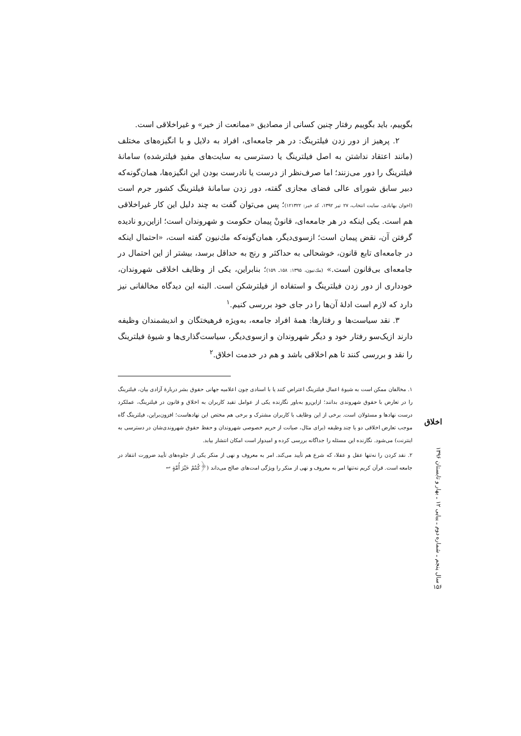بگوییم، باید بگوییم رفتار چنین کسانی از مصادیق «ممانعت از خیر» و غیراخلاقی است.
۲. پرهیز از دور زدن فیلترینگ: در هر جامعه‌ای، افراد به دلایل و با انگیزه‌های مختلف (مانند اعتقاد نداشتن به اصل فیلترینگ یا دسترسی به سایت‌های مفیدِ فیلترشده) سامانهٔ فیلترینگ را دور می‌زنند؛ اما صرف‌نظر از درست یا نادرست بودن این انگیزه‌ها، همان‌گونه‌که دبیر سابق شورای عالی فضای مجازی گفته، دور زدن سامانهٔ فیلترینگ کشور جرم است (اخوان بهابادی، سایت انتخاب، ۲۷ تیر ۱۳۹۲، کد خبر: ۱۲۱۳۲۲)؛ پس می‌توان گفت به چند دلیل این کار غیراخلاقی هم است. یکی اینکه در هر جامعه‌ای، قانونْ پیمان حکومت و شهروندان است؛ ازاین‌رو نادیده گرفتن آن، نقض پیمان است؛ ازسوی‌دیگر، همان‌گونه‌که مك‌نیون گفته است، «احتمال اینکه در جامعه‌ای تابع قانون، خوشحالی به حداکثر و رنج به حداقل برسد، بیشتر از این احتمال در جامعه‌ای بی‌قانون است.» (مك‌نیون، ۱۳۹۵: ۱۵۸ـ ۱۵۹)؛ بنابراین، یکی از وظایف اخلاقی شهروندان، خودداری از دور زدن فیلترینگ و استفاده از فیلترشکن است. البته این دیدگاه مخالفانی نیز دارد که لازم است ادلهٔ آن‌ها را در جای خود بررسی کنیم.<sup>۱</sup>
۳. نقد سیاست‌ها و رفتارها: همهٔ افراد جامعه، به‌ویژه فرهیختگان و اندیشمندان وظیفه دارند ازیک‌سو رفتار خود و دیگر شهروندان و ازسوی‌دیگر، سیاست‌گذاری‌ها و شیوهٔ فیلترینگ را نقد و بررسی کنند تا هم اخلاقی باشد و هم در خدمت اخلاق.<sup>۲</sup>
۱. مخالفان ممکن است به شیوهٔ اعمال فیلترینگ اعتراض کنند یا با اسنادی چون اعلامیه جهانی حقوق بشر دربارهٔ آزادی بیان، فیلترینگ را در تعارض با حقوق شهروندی بدانند؛ ازاین‌رو به‌باور نگارنده یکی از عوامل تقید کاربران به اخلاق و قانون در فیلترینگ، عملکرد درست نهادها و مسئولان است. برخی از این وظایف با کاربران مشترک و برخی هم مختص این نهادهاست؛ افزون‌براین، فیلترینگ گاه موجب تعارض اخلاقی دو یا چند وظیفه (برای مثال، صیانت از حریم خصوصی شهروندان و حفظ حقوق شهروندی‌شان در دسترسی به اینترنت) می‌شود. نگارنده این مسئله را جداگانه بررسی کرده و امیدوار است امکان انتشار بیابد.
۲. نقد کردن را نه‌تنها عقل و عقلا، که شرع هم تأیید می‌کند. امر به معروف و نهی از منکر یکی از جلوه‌های تأیید ضرورت انتقاد در جامعه است. قرآن کریم نه‌تنها امر به معروف و نهی از منکر را ویژگی امت‌های صالح می‌داند (﴿کُنتُمْ خَیْرَ أُمَّةٍ ↩
اخلاق
سال پنجم ـ شماره دوم ـ پیاپی ۱۲ ـ بهار و تابستان ۱۳۹۶
۱۵۶